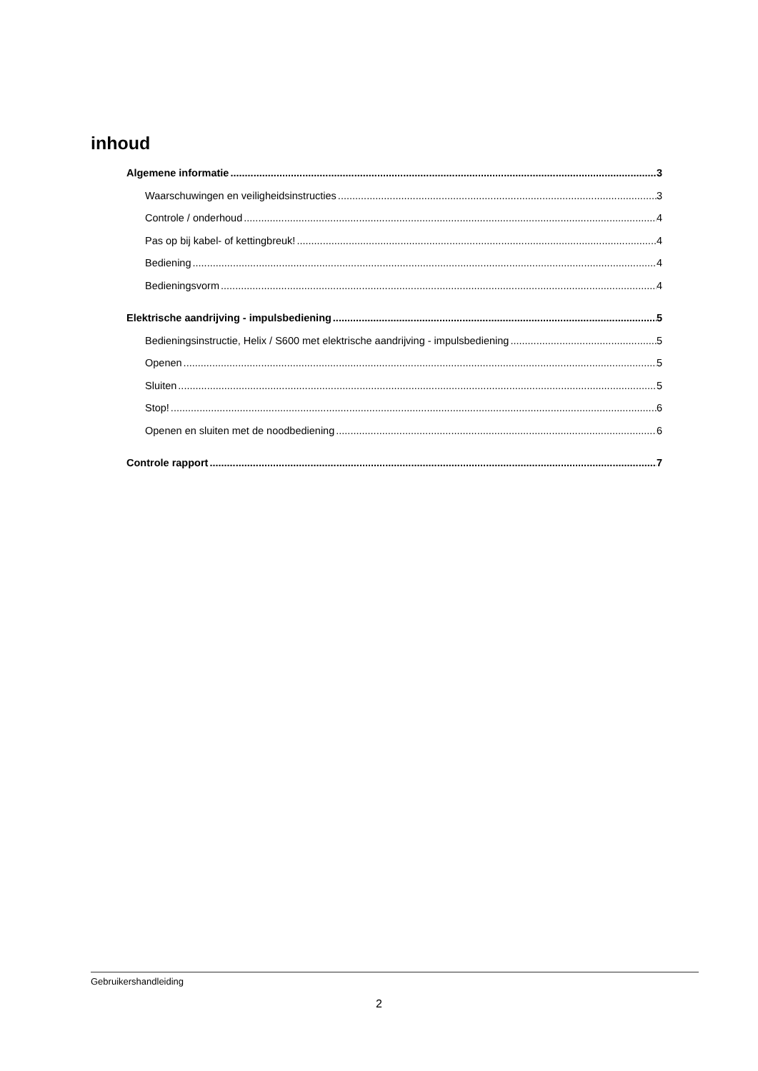inhoud
Algemene informatie 3
Waarschuwingen en veiligheidsinstructies 3
Controle / onderhoud 4
Pas op bij kabel- of kettingbreuk! 4
Bediening 4
Bedieningsvorm 4
Elektrische aandrijving - impulsbediening 5
Bedieningsinstructie, Helix / S600 met elektrische aandrijving - impulsbediening 5
Openen 5
Sluiten 5
Stop! 6
Openen en sluiten met de noodbediening 6
Controle rapport 7
Gebruikershandleiding
2